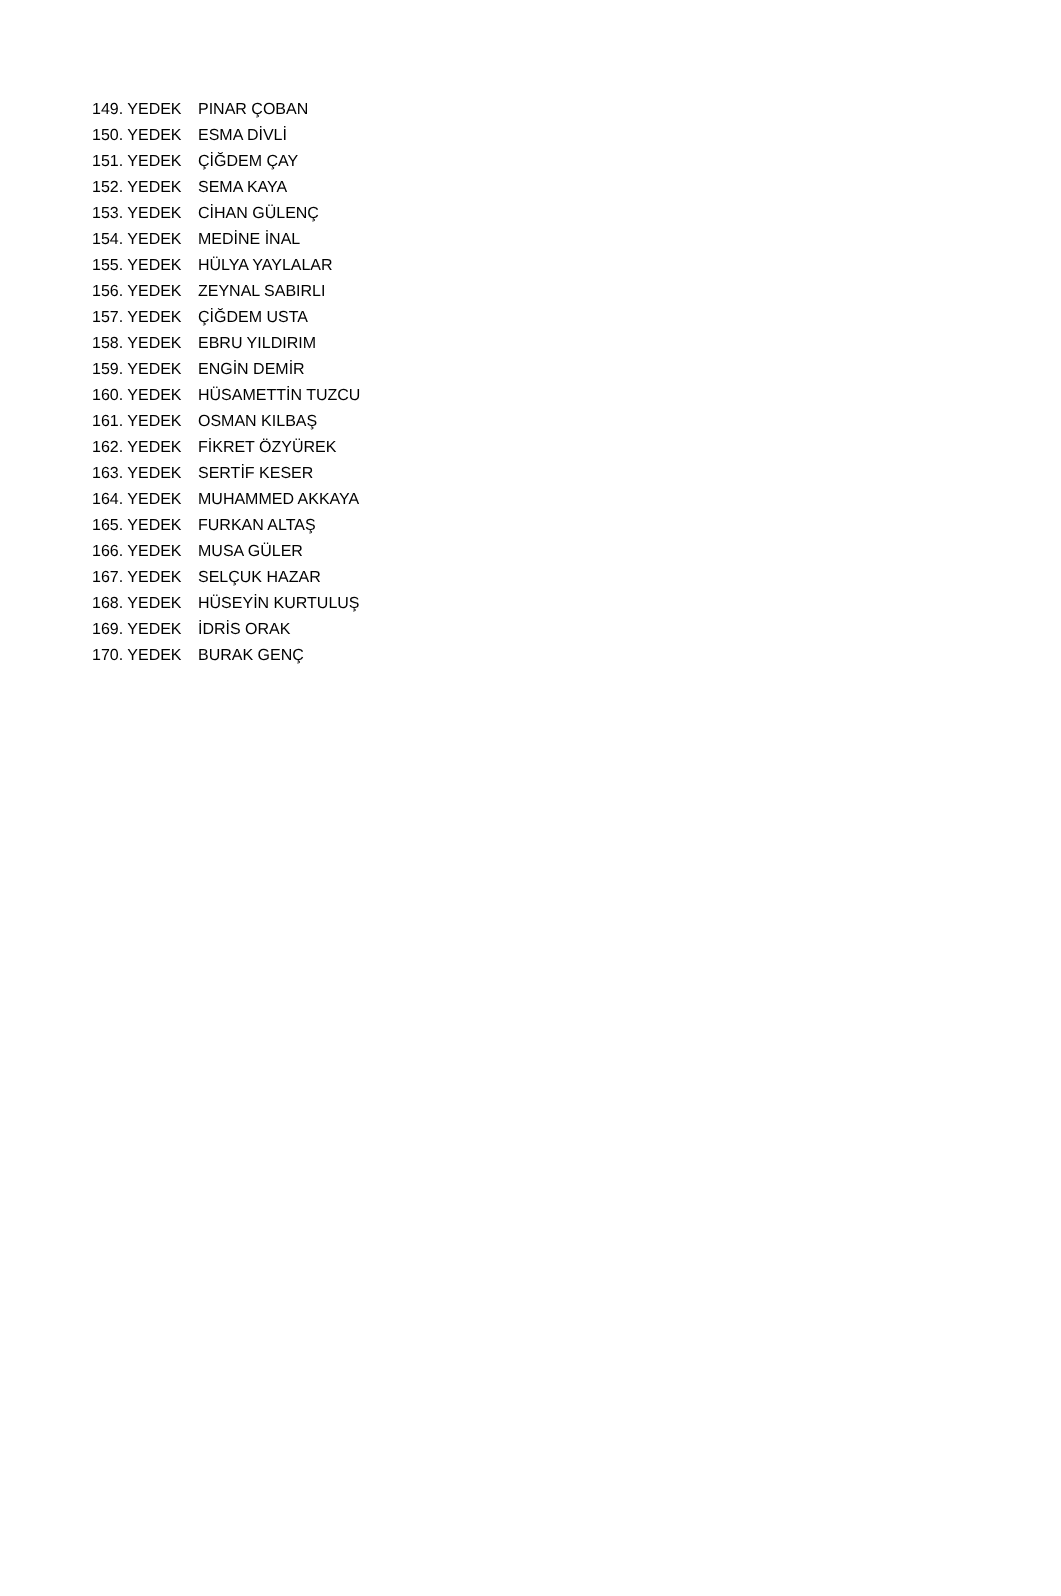| 149. YEDEK | PINAR ÇOBAN |
| 150. YEDEK | ESMA DİVLİ |
| 151. YEDEK | ÇİĞDEM ÇAY |
| 152. YEDEK | SEMA KAYA |
| 153. YEDEK | CİHAN GÜLENÇ |
| 154. YEDEK | MEDİNE İNAL |
| 155. YEDEK | HÜLYA YAYLALAR |
| 156. YEDEK | ZEYNAL SABIRLI |
| 157. YEDEK | ÇİĞDEM USTA |
| 158. YEDEK | EBRU YILDIRIM |
| 159. YEDEK | ENGİN DEMİR |
| 160. YEDEK | HÜSAMETTİN TUZCU |
| 161. YEDEK | OSMAN KILBAŞ |
| 162. YEDEK | FİKRET ÖZYÜREK |
| 163. YEDEK | SERTİF KESER |
| 164. YEDEK | MUHAMMED AKKAYA |
| 165. YEDEK | FURKAN ALTAŞ |
| 166. YEDEK | MUSA GÜLER |
| 167. YEDEK | SELÇUK HAZAR |
| 168. YEDEK | HÜSEYİN KURTULUŞ |
| 169. YEDEK | İDRİS ORAK |
| 170. YEDEK | BURAK GENÇ |